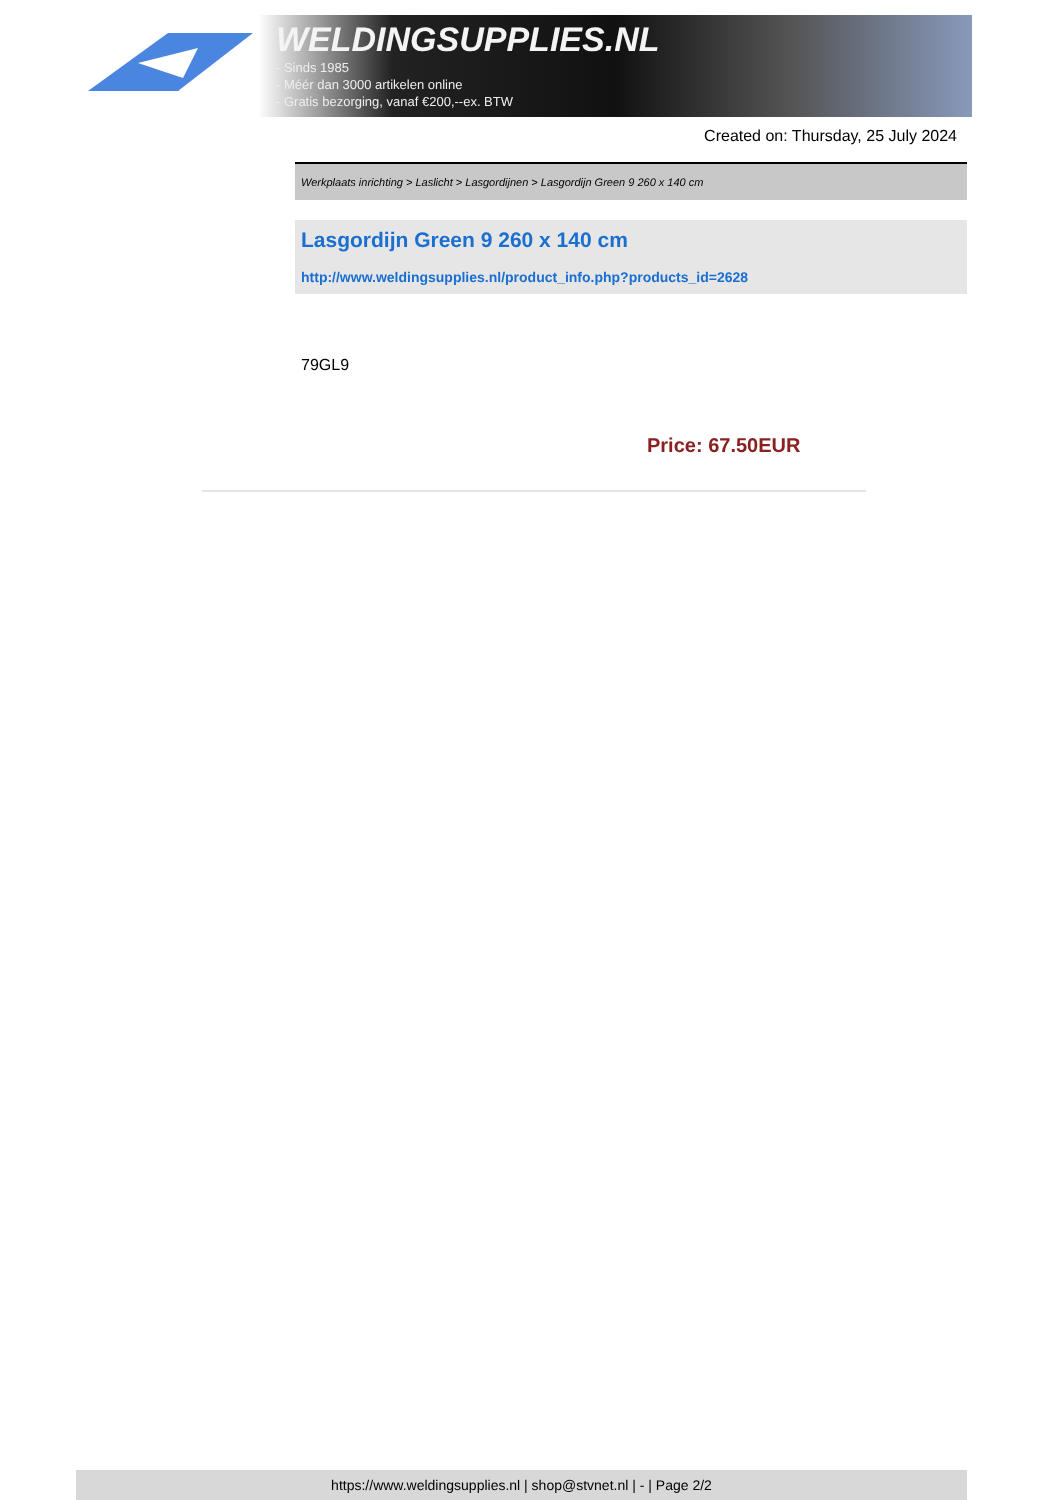WELDINGSUPPLIES.NL
- Sinds 1985
- Méér dan 3000 artikelen online
- Gratis bezorging, vanaf €200,--ex. BTW
Created on: Thursday, 25 July 2024
Werkplaats inrichting > Laslicht > Lasgordijnen > Lasgordijn Green 9 260 x 140 cm
Lasgordijn Green 9 260 x 140 cm
http://www.weldingsupplies.nl/product_info.php?products_id=2628
79GL9
Price: 67.50EUR
https://www.weldingsupplies.nl | shop@stvnet.nl | - | Page 2/2